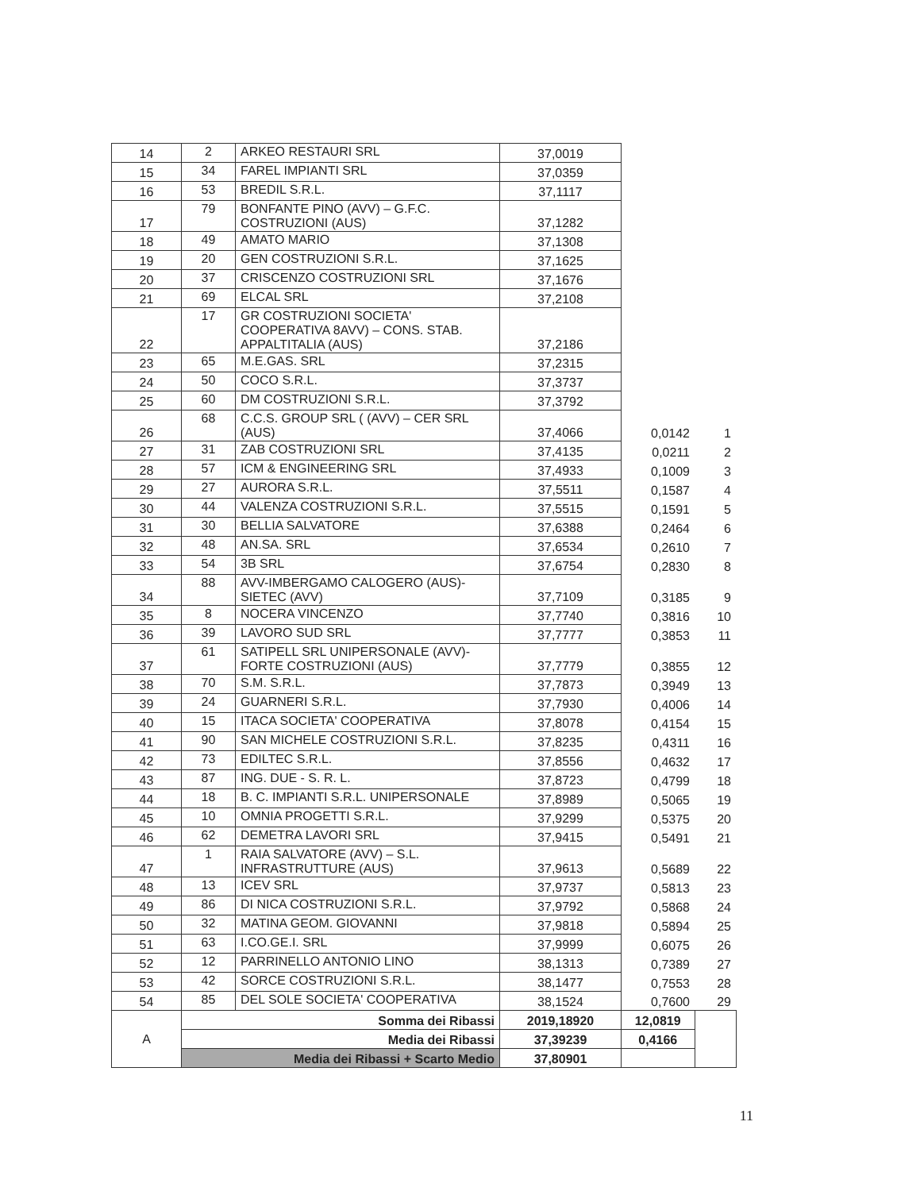| 14 | 2 | ARKEO RESTAURI SRL | 37,0019 | | |
| 15 | 34 | FAREL IMPIANTI SRL | 37,0359 | | |
| 16 | 53 | BREDIL S.R.L. | 37,1117 | | |
| 17 | 79 | BONFANTE PINO (AVV) – G.F.C. COSTRUZIONI (AUS) | 37,1282 | | |
| 18 | 49 | AMATO MARIO | 37,1308 | | |
| 19 | 20 | GEN COSTRUZIONI S.R.L. | 37,1625 | | |
| 20 | 37 | CRISCENZO COSTRUZIONI SRL | 37,1676 | | |
| 21 | 69 | ELCAL SRL | 37,2108 | | |
| 22 | 17 | GR COSTRUZIONI SOCIETA' COOPERATIVA 8AVV) – CONS. STAB. APPALTITALIA (AUS) | 37,2186 | | |
| 23 | 65 | M.E.GAS. SRL | 37,2315 | | |
| 24 | 50 | COCO S.R.L. | 37,3737 | | |
| 25 | 60 | DM COSTRUZIONI S.R.L. | 37,3792 | | |
| 26 | 68 | C.C.S. GROUP SRL ( (AVV) – CER SRL (AUS) | 37,4066 | 0,0142 | 1 |
| 27 | 31 | ZAB COSTRUZIONI SRL | 37,4135 | 0,0211 | 2 |
| 28 | 57 | ICM & ENGINEERING SRL | 37,4933 | 0,1009 | 3 |
| 29 | 27 | AURORA S.R.L. | 37,5511 | 0,1587 | 4 |
| 30 | 44 | VALENZA COSTRUZIONI S.R.L. | 37,5515 | 0,1591 | 5 |
| 31 | 30 | BELLIA SALVATORE | 37,6388 | 0,2464 | 6 |
| 32 | 48 | AN.SA. SRL | 37,6534 | 0,2610 | 7 |
| 33 | 54 | 3B SRL | 37,6754 | 0,2830 | 8 |
| 34 | 88 | AVV-IMBERGAMO CALOGERO (AUS)-SIETEC (AVV) | 37,7109 | 0,3185 | 9 |
| 35 | 8 | NOCERA VINCENZO | 37,7740 | 0,3816 | 10 |
| 36 | 39 | LAVORO SUD SRL | 37,7777 | 0,3853 | 11 |
| 37 | 61 | SATIPELL SRL UNIPERSONALE (AVV)- FORTE COSTRUZIONI (AUS) | 37,7779 | 0,3855 | 12 |
| 38 | 70 | S.M. S.R.L. | 37,7873 | 0,3949 | 13 |
| 39 | 24 | GUARNERI S.R.L. | 37,7930 | 0,4006 | 14 |
| 40 | 15 | ITACA SOCIETA' COOPERATIVA | 37,8078 | 0,4154 | 15 |
| 41 | 90 | SAN MICHELE COSTRUZIONI S.R.L. | 37,8235 | 0,4311 | 16 |
| 42 | 73 | EDILTEC S.R.L. | 37,8556 | 0,4632 | 17 |
| 43 | 87 | ING. DUE - S. R. L. | 37,8723 | 0,4799 | 18 |
| 44 | 18 | B. C. IMPIANTI S.R.L. UNIPERSONALE | 37,8989 | 0,5065 | 19 |
| 45 | 10 | OMNIA PROGETTI S.R.L. | 37,9299 | 0,5375 | 20 |
| 46 | 62 | DEMETRA LAVORI SRL | 37,9415 | 0,5491 | 21 |
| 47 | 1 | RAIA SALVATORE (AVV) – S.L. INFRASTRUTTURE (AUS) | 37,9613 | 0,5689 | 22 |
| 48 | 13 | ICEV SRL | 37,9737 | 0,5813 | 23 |
| 49 | 86 | DI NICA COSTRUZIONI S.R.L. | 37,9792 | 0,5868 | 24 |
| 50 | 32 | MATINA GEOM. GIOVANNI | 37,9818 | 0,5894 | 25 |
| 51 | 63 | I.CO.GE.I. SRL | 37,9999 | 0,6075 | 26 |
| 52 | 12 | PARRINELLO ANTONIO LINO | 38,1313 | 0,7389 | 27 |
| 53 | 42 | SORCE COSTRUZIONI S.R.L. | 38,1477 | 0,7553 | 28 |
| 54 | 85 | DEL SOLE SOCIETA' COOPERATIVA | 38,1524 | 0,7600 | 29 |
| A | Somma dei Ribassi | | 2019,18920 | 12,0819 | |
| | Media dei Ribassi | | 37,39239 | 0,4166 | |
| | Media dei Ribassi + Scarto Medio | | 37,80901 | | |
11